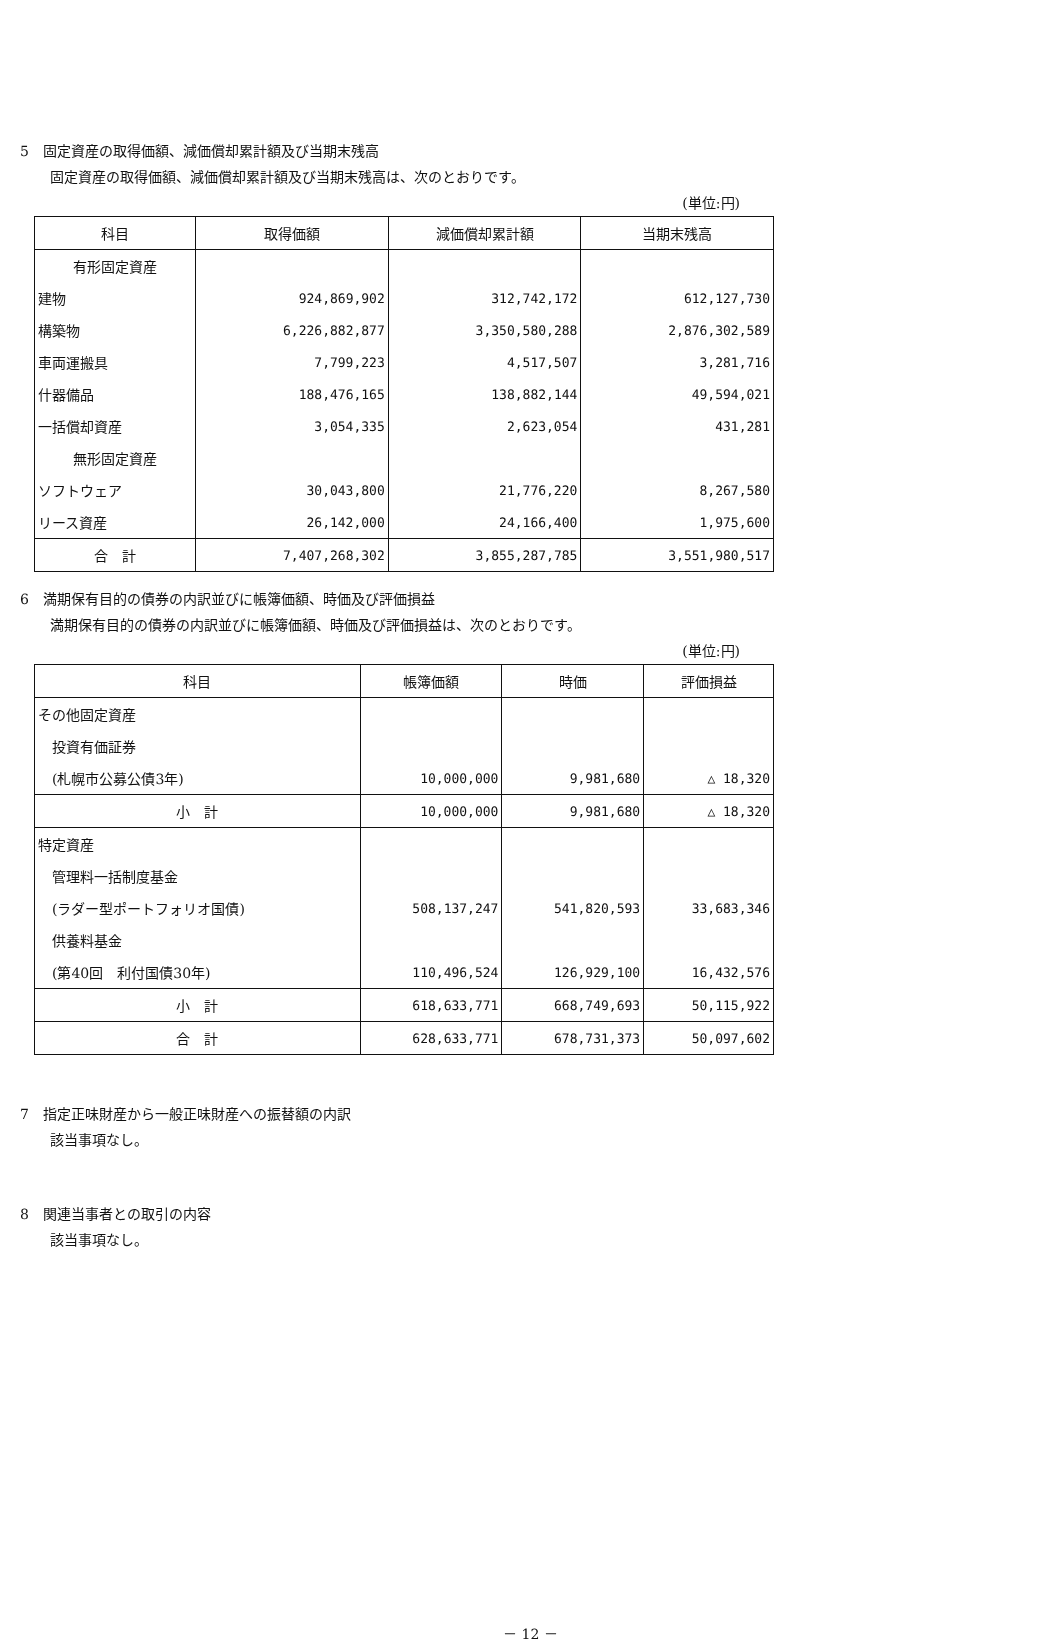5　固定資産の取得価額、減価償却累計額及び当期末残高
固定資産の取得価額、減価償却累計額及び当期末残高は、次のとおりです。
(単位:円)
| 科目 | 取得価額 | 減価償却累計額 | 当期末残高 |
| --- | --- | --- | --- |
| 有形固定資産 | | | |
| 建物 | 924,869,902 | 312,742,172 | 612,127,730 |
| 構築物 | 6,226,882,877 | 3,350,580,288 | 2,876,302,589 |
| 車両運搬具 | 7,799,223 | 4,517,507 | 3,281,716 |
| 什器備品 | 188,476,165 | 138,882,144 | 49,594,021 |
| 一括償却資産 | 3,054,335 | 2,623,054 | 431,281 |
| 無形固定資産 | | | |
| ソフトウェア | 30,043,800 | 21,776,220 | 8,267,580 |
| リース資産 | 26,142,000 | 24,166,400 | 1,975,600 |
| 合 計 | 7,407,268,302 | 3,855,287,785 | 3,551,980,517 |
6　満期保有目的の債券の内訳並びに帳簿価額、時価及び評価損益
満期保有目的の債券の内訳並びに帳簿価額、時価及び評価損益は、次のとおりです。
(単位:円)
| 科目 | 帳簿価額 | 時価 | 評価損益 |
| --- | --- | --- | --- |
| その他固定資産 | | | |
| 投資有価証券 | | | |
| (札幌市公募公債3年) | 10,000,000 | 9,981,680 | △ 18,320 |
| 小 計 | 10,000,000 | 9,981,680 | △ 18,320 |
| 特定資産 | | | |
| 管理料一括制度基金 | | | |
| (ラダー型ポートフォリオ国債) | 508,137,247 | 541,820,593 | 33,683,346 |
| 供養料基金 | | | |
| (第40回 利付国債30年) | 110,496,524 | 126,929,100 | 16,432,576 |
| 小 計 | 618,633,771 | 668,749,693 | 50,115,922 |
| 合 計 | 628,633,771 | 678,731,373 | 50,097,602 |
7　指定正味財産から一般正味財産への振替額の内訳
該当事項なし。
8　関連当事者との取引の内容
該当事項なし。
－ 12 －